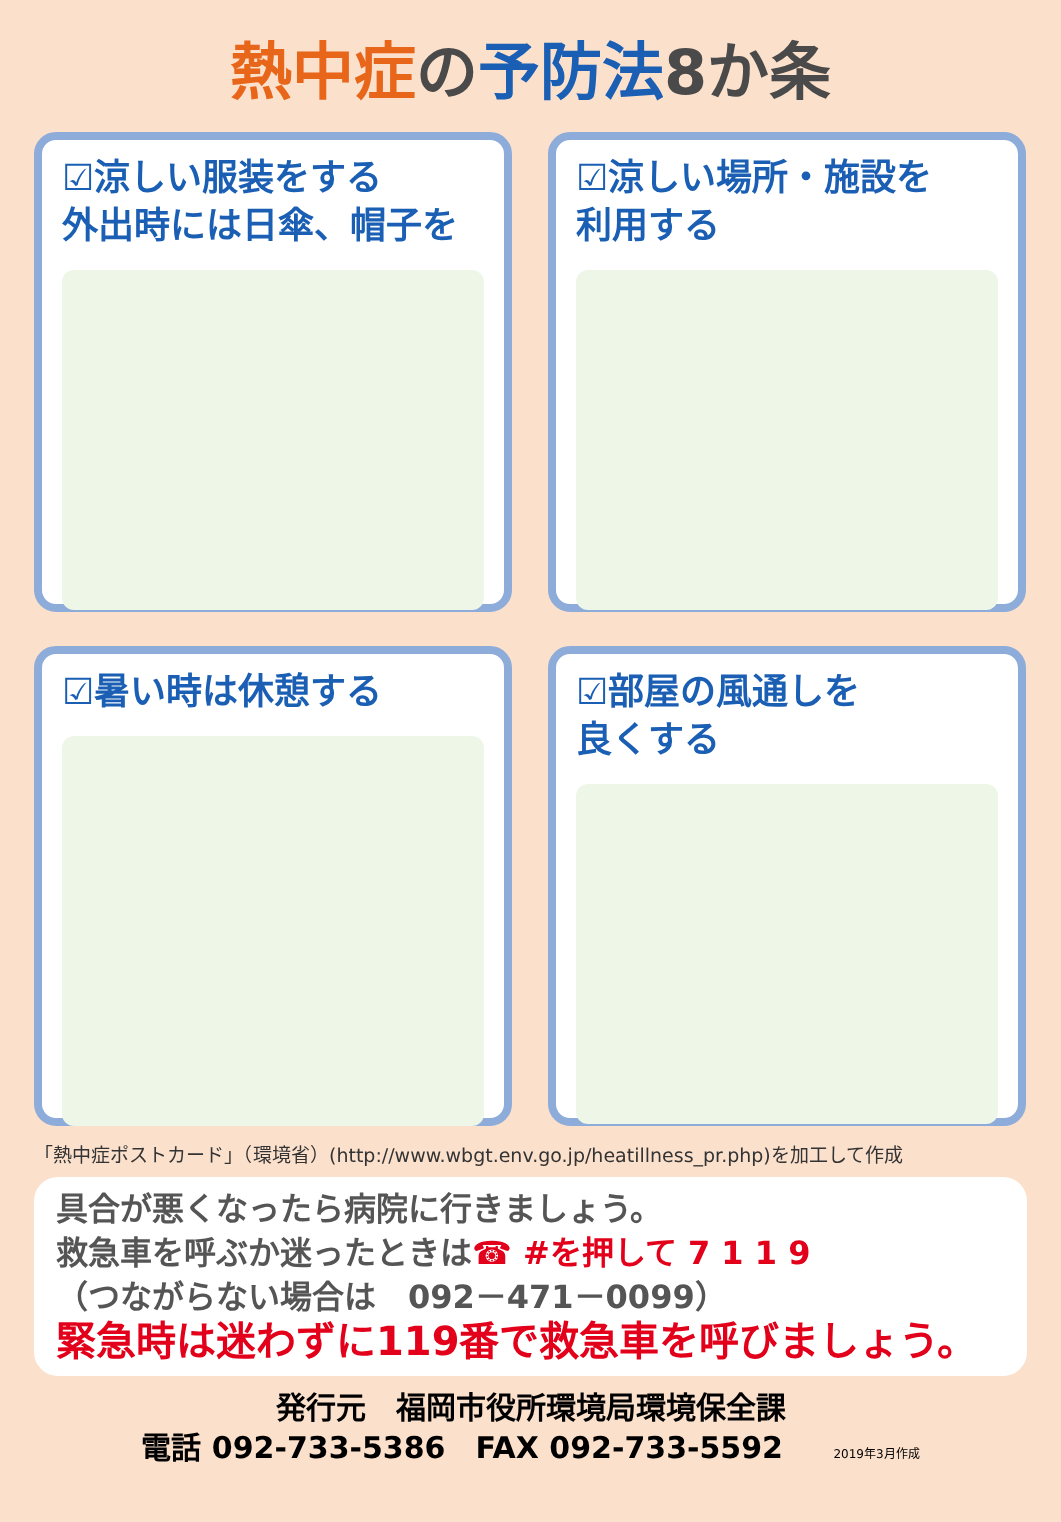熱中症の予防法8か条
☑涼しい服装をする
外出時には日傘、帽子を
☑涼しい場所・施設を
利用する
☑暑い時は休憩する
☑部屋の風通しを
良くする
「熱中症ポストカード」（環境省）(http://www.wbgt.env.go.jp/heatillness_pr.php)を加工して作成
具合が悪くなったら病院に行きましょう。
救急車を呼ぶか迷ったときは☎ #を押して 7 1 1 9
（つながらない場合は　092－471－0099）
緊急時は迷わずに119番で救急車を呼びましょう。
発行元　福岡市役所環境局環境保全課
電話 092-733-5386　FAX 092-733-5592 2019年3月作成